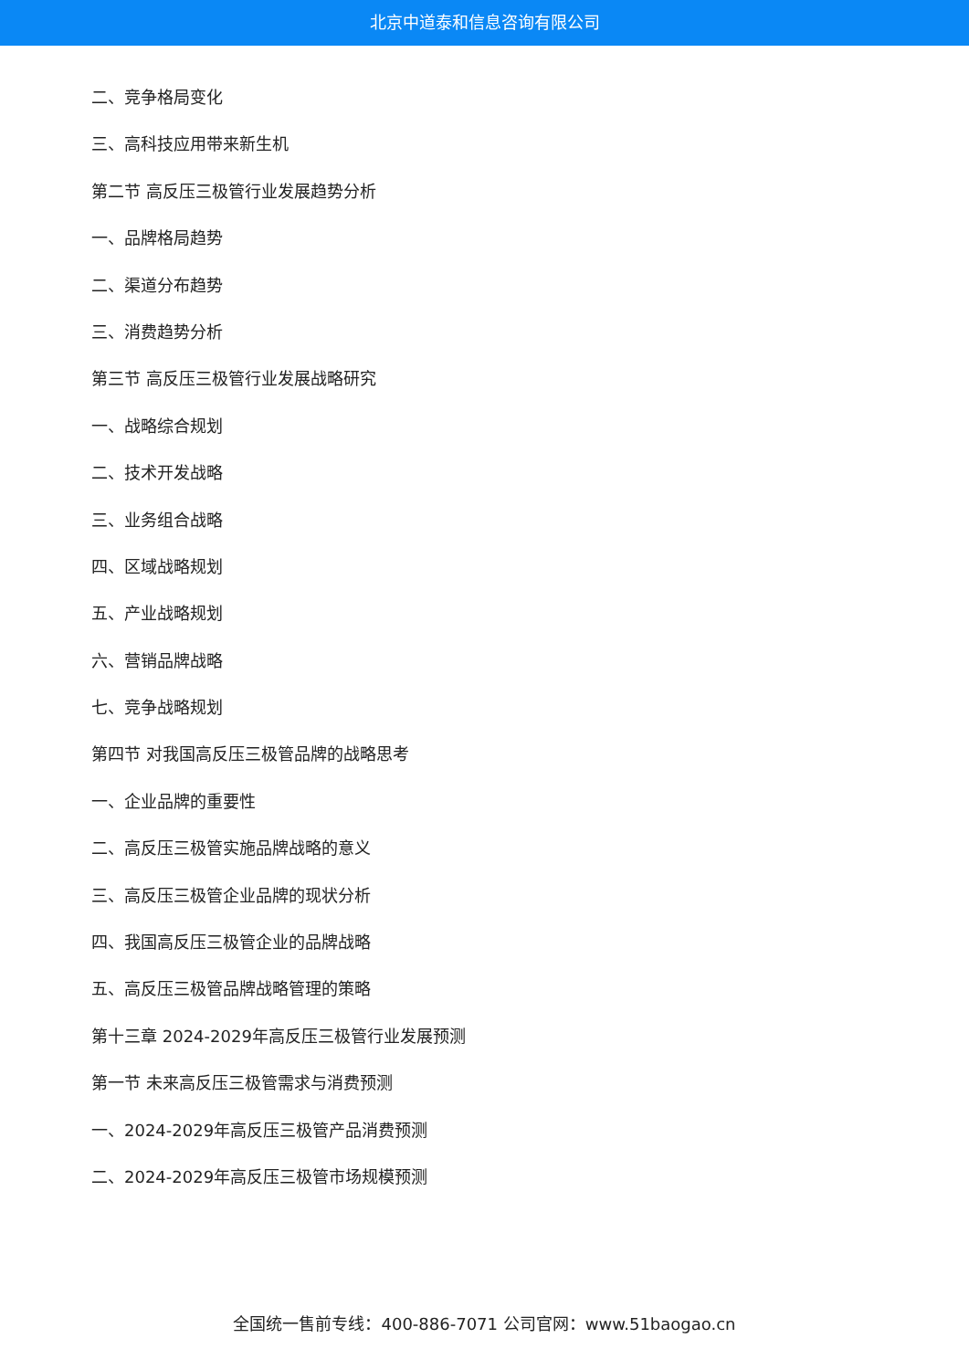北京中道泰和信息咨询有限公司
二、竞争格局变化
三、高科技应用带来新生机
第二节 高反压三极管行业发展趋势分析
一、品牌格局趋势
二、渠道分布趋势
三、消费趋势分析
第三节 高反压三极管行业发展战略研究
一、战略综合规划
二、技术开发战略
三、业务组合战略
四、区域战略规划
五、产业战略规划
六、营销品牌战略
七、竞争战略规划
第四节 对我国高反压三极管品牌的战略思考
一、企业品牌的重要性
二、高反压三极管实施品牌战略的意义
三、高反压三极管企业品牌的现状分析
四、我国高反压三极管企业的品牌战略
五、高反压三极管品牌战略管理的策略
第十三章 2024-2029年高反压三极管行业发展预测
第一节 未来高反压三极管需求与消费预测
一、2024-2029年高反压三极管产品消费预测
二、2024-2029年高反压三极管市场规模预测
全国统一售前专线：400-886-7071 公司官网：www.51baogao.cn